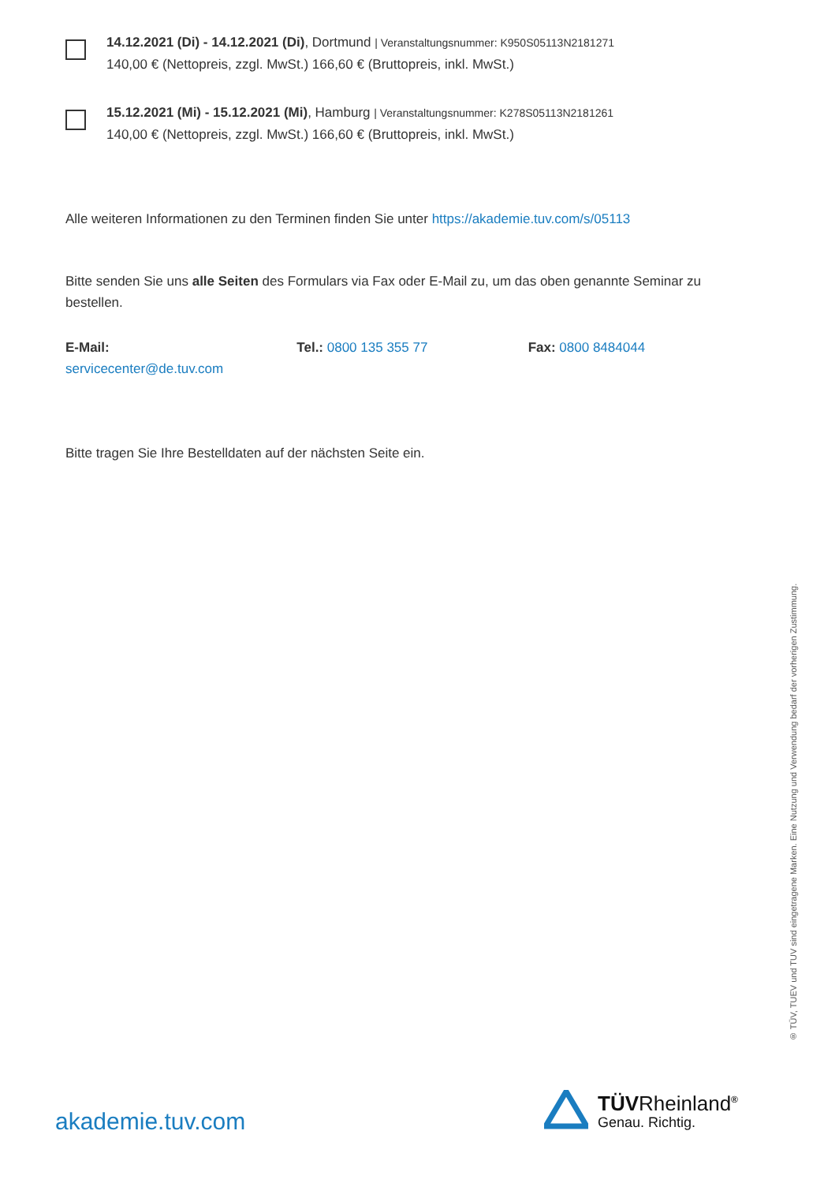14.12.2021 (Di) - 14.12.2021 (Di), Dortmund | Veranstaltungsnummer: K950S05113N2181271
140,00 € (Nettopreis, zzgl. MwSt.) 166,60 € (Bruttopreis, inkl. MwSt.)
15.12.2021 (Mi) - 15.12.2021 (Mi), Hamburg | Veranstaltungsnummer: K278S05113N2181261
140,00 € (Nettopreis, zzgl. MwSt.) 166,60 € (Bruttopreis, inkl. MwSt.)
Alle weiteren Informationen zu den Terminen finden Sie unter https://akademie.tuv.com/s/05113
Bitte senden Sie uns alle Seiten des Formulars via Fax oder E-Mail zu, um das oben genannte Seminar zu bestellen.
E-Mail:
servicecenter@de.tuv.com
Tel.: 0800 135 355 77 Fax: 0800 8484044
Bitte tragen Sie Ihre Bestelldaten auf der nächsten Seite ein.
® TÜV, TUEV und TUV sind eingetragene Marken. Eine Nutzung und Verwendung bedarf der vorherigen Zustimmung.
akademie.tuv.com
TÜVRheinland<sup>®</sup>
Genau. Richtig.